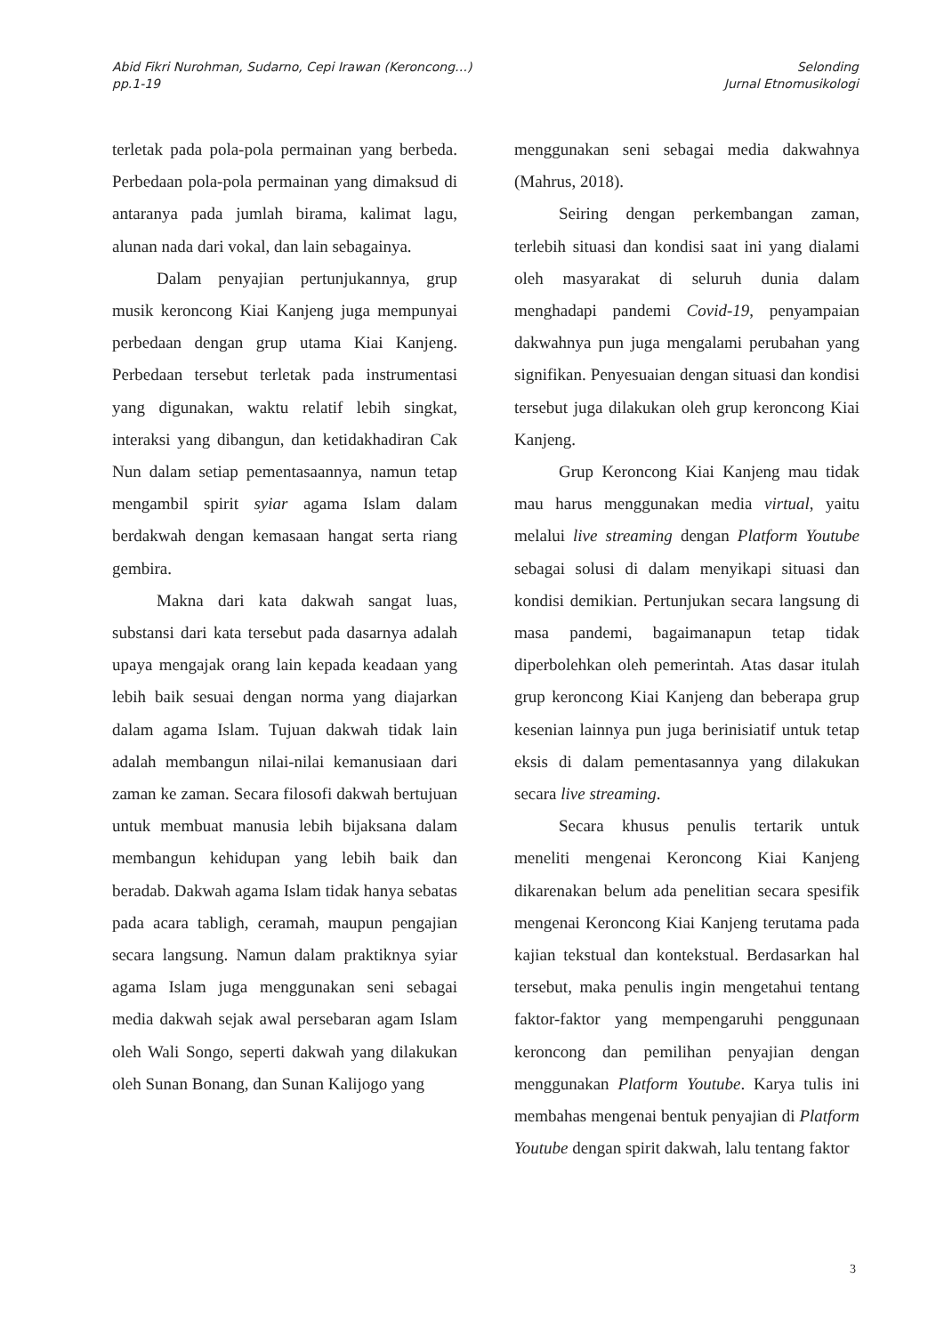Abid Fikri Nurohman, Sudarno, Cepi Irawan (Keroncong…)
pp.1-19
Selonding
Jurnal Etnomusikologi
terletak pada pola-pola permainan yang berbeda. Perbedaan pola-pola permainan yang dimaksud di antaranya pada jumlah birama, kalimat lagu, alunan nada dari vokal, dan lain sebagainya.
Dalam penyajian pertunjukannya, grup musik keroncong Kiai Kanjeng juga mempunyai perbedaan dengan grup utama Kiai Kanjeng. Perbedaan tersebut terletak pada instrumentasi yang digunakan, waktu relatif lebih singkat, interaksi yang dibangun, dan ketidakhadiran Cak Nun dalam setiap pementasaannya, namun tetap mengambil spirit syiar agama Islam dalam berdakwah dengan kemasaan hangat serta riang gembira.
Makna dari kata dakwah sangat luas, substansi dari kata tersebut pada dasarnya adalah upaya mengajak orang lain kepada keadaan yang lebih baik sesuai dengan norma yang diajarkan dalam agama Islam. Tujuan dakwah tidak lain adalah membangun nilai-nilai kemanusiaan dari zaman ke zaman. Secara filosofi dakwah bertujuan untuk membuat manusia lebih bijaksana dalam membangun kehidupan yang lebih baik dan beradab. Dakwah agama Islam tidak hanya sebatas pada acara tabligh, ceramah, maupun pengajian secara langsung. Namun dalam praktiknya syiar agama Islam juga menggunakan seni sebagai media dakwah sejak awal persebaran agam Islam oleh Wali Songo, seperti dakwah yang dilakukan oleh Sunan Bonang, dan Sunan Kalijogo yang
menggunakan seni sebagai media dakwahnya (Mahrus, 2018).
Seiring dengan perkembangan zaman, terlebih situasi dan kondisi saat ini yang dialami oleh masyarakat di seluruh dunia dalam menghadapi pandemi Covid-19, penyampaian dakwahnya pun juga mengalami perubahan yang signifikan. Penyesuaian dengan situasi dan kondisi tersebut juga dilakukan oleh grup keroncong Kiai Kanjeng.
Grup Keroncong Kiai Kanjeng mau tidak mau harus menggunakan media virtual, yaitu melalui live streaming dengan Platform Youtube sebagai solusi di dalam menyikapi situasi dan kondisi demikian. Pertunjukan secara langsung di masa pandemi, bagaimanapun tetap tidak diperbolehkan oleh pemerintah. Atas dasar itulah grup keroncong Kiai Kanjeng dan beberapa grup kesenian lainnya pun juga berinisiatif untuk tetap eksis di dalam pementasannya yang dilakukan secara live streaming.
Secara khusus penulis tertarik untuk meneliti mengenai Keroncong Kiai Kanjeng dikarenakan belum ada penelitian secara spesifik mengenai Keroncong Kiai Kanjeng terutama pada kajian tekstual dan kontekstual. Berdasarkan hal tersebut, maka penulis ingin mengetahui tentang faktor-faktor yang mempengaruhi penggunaan keroncong dan pemilihan penyajian dengan menggunakan Platform Youtube. Karya tulis ini membahas mengenai bentuk penyajian di Platform Youtube dengan spirit dakwah, lalu tentang faktor
3